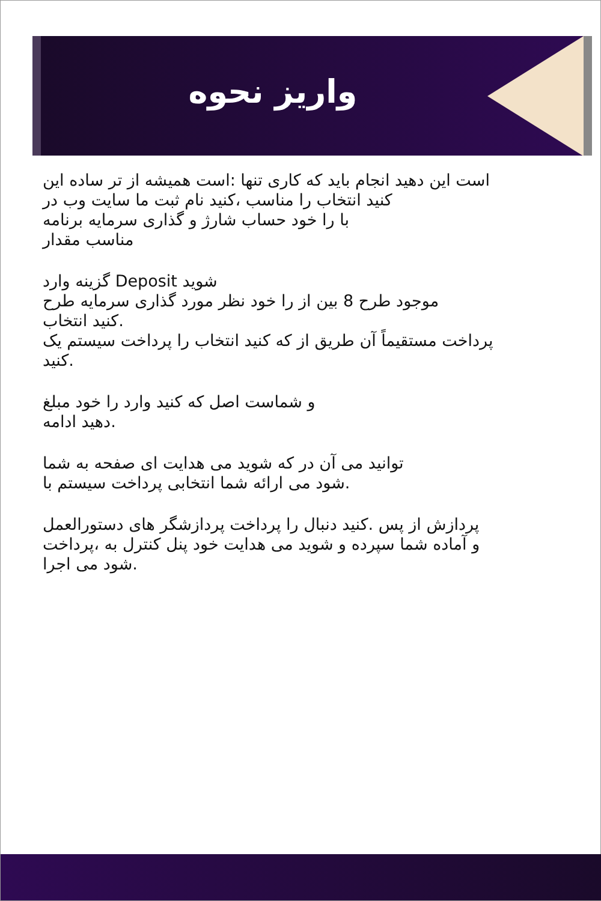واریز نحوه
است این دهید انجام باید که کاری تنها :است همیشه از تر ساده این
کنید انتخاب را مناسب ،کنید نام ثبت ما سایت وب در
با را خود حساب شارژ و گذاری سرمایه برنامه
مناسب مقدار
شوید Deposit گزینه وارد
موجود طرح 8 بین از را خود نظر مورد گذاری سرمایه طرح
.کنید انتخاب
پرداخت مستقیماً آن طریق از که کنید انتخاب را پرداخت سیستم یک
.کنید
و شماست اصل که کنید وارد را خود مبلغ
.دهید ادامه
توانید می آن در که شوید می هدایت ای صفحه به شما
.شود می ارائه شما انتخابی پرداخت سیستم با
پردازش از پس .کنید دنبال را پرداخت پردازشگر های دستورالعمل
و آماده شما سپرده و شوید می هدایت خود پنل کنترل به ،پرداخت
.شود می اجرا